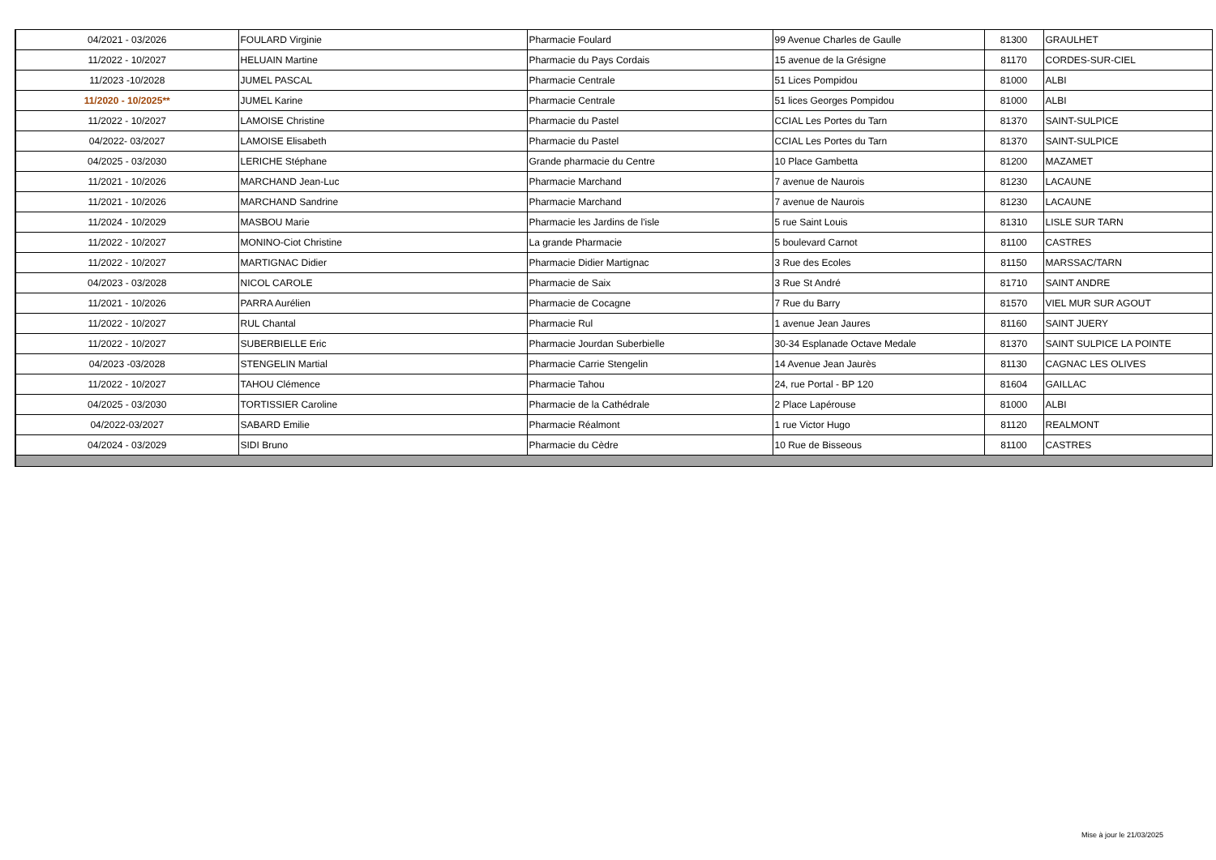| 04/2021 - 03/2026 | FOULARD Virginie | Pharmacie Foulard | 99 Avenue Charles de Gaulle | 81300 | GRAULHET |
| 11/2022 - 10/2027 | HELUAIN Martine | Pharmacie du Pays Cordais | 15 avenue de la Grésigne | 81170 | CORDES-SUR-CIEL |
| 11/2023 -10/2028 | JUMEL PASCAL | Pharmacie Centrale | 51 Lices Pompidou | 81000 | ALBI |
| 11/2020 - 10/2025** | JUMEL Karine | Pharmacie Centrale | 51 lices Georges Pompidou | 81000 | ALBI |
| 11/2022 - 10/2027 | LAMOISE Christine | Pharmacie du Pastel | CCIAL Les Portes du Tarn | 81370 | SAINT-SULPICE |
| 04/2022- 03/2027 | LAMOISE Elisabeth | Pharmacie du Pastel | CCIAL Les Portes du Tarn | 81370 | SAINT-SULPICE |
| 04/2025 - 03/2030 | LERICHE Stéphane | Grande pharmacie du Centre | 10 Place Gambetta | 81200 | MAZAMET |
| 11/2021 - 10/2026 | MARCHAND Jean-Luc | Pharmacie Marchand | 7 avenue de Naurois | 81230 | LACAUNE |
| 11/2021 - 10/2026 | MARCHAND Sandrine | Pharmacie Marchand | 7 avenue de Naurois | 81230 | LACAUNE |
| 11/2024 - 10/2029 | MASBOU Marie | Pharmacie les Jardins de l'isle | 5 rue Saint Louis | 81310 | LISLE SUR TARN |
| 11/2022 - 10/2027 | MONINO-Ciot Christine | La grande Pharmacie | 5 boulevard Carnot | 81100 | CASTRES |
| 11/2022 - 10/2027 | MARTIGNAC Didier | Pharmacie Didier Martignac | 3 Rue des Ecoles | 81150 | MARSSAC/TARN |
| 04/2023 - 03/2028 | NICOL CAROLE | Pharmacie de Saix | 3 Rue St André | 81710 | SAINT ANDRE |
| 11/2021 - 10/2026 | PARRA Aurélien | Pharmacie de Cocagne | 7 Rue du Barry | 81570 | VIEL MUR SUR AGOUT |
| 11/2022 - 10/2027 | RUL Chantal | Pharmacie Rul | 1 avenue Jean Jaures | 81160 | SAINT JUERY |
| 11/2022 - 10/2027 | SUBERBIELLE Eric | Pharmacie Jourdan Suberbielle | 30-34 Esplanade Octave Medale | 81370 | SAINT SULPICE LA POINTE |
| 04/2023 -03/2028 | STENGELIN Martial | Pharmacie Carrie Stengelin | 14 Avenue Jean Jaurès | 81130 | CAGNAC LES OLIVES |
| 11/2022 - 10/2027 | TAHOU Clémence | Pharmacie Tahou | 24, rue Portal - BP 120 | 81604 | GAILLAC |
| 04/2025 - 03/2030 | TORTISSIER Caroline | Pharmacie de la Cathédrale | 2 Place Lapérouse | 81000 | ALBI |
| 04/2022-03/2027 | SABARD Emilie | Pharmacie Réalmont | 1 rue Victor Hugo | 81120 | REALMONT |
| 04/2024 - 03/2029 | SIDI Bruno | Pharmacie du Cèdre | 10 Rue de Bisseous | 81100 | CASTRES |
Mise à jour le 21/03/2025